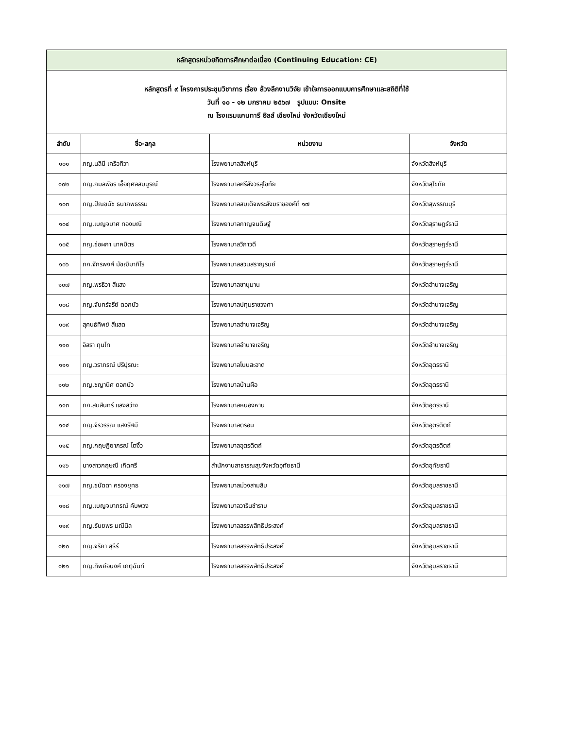| หลักสูตรหน่วยกิตการศึกษาต่อเนื่อง (Continuing Education: CE) | | | |
| หลักสูตรที่ ๙ โครงการประชุมวิชาการ เรื่อง ล้วงลึกงานวิจัย เข้าใจการออกแบบการศึกษาและสถิติที่ใช้ วันที่ ๑๐ - ๑๒ มกราคม ๒๕๖๗ รูปแบบ: Onsite ณ โรงแรมแคนทารี ฮิลส์ เชียงใหม่ จังหวัดเชียงใหม่ | | | |
| ลำดับ | ชื่อ-สกุล | หน่วยงาน | จังหวัด |
| ๑๐๑ | ภญ.นลินี เครือทิวา | โรงพยาบาลสิงห์บุรี | จังหวัดสิงห์บุรี |
| ๑๐๒ | ภญ.กมลพัชร เอื้อกุศลสมบูรณ์ | โรงพยาบาลศรีสังวรสุโขทัย | จังหวัดสุโขทัย |
| ๑๐๓ | ภญ.ปัณชนัช ธนาภพธรรม | โรงพยาบาลสมเด็จพระสังฆราชองค์ที่ ๑๗ | จังหวัดสุพรรณบุรี |
| ๑๐๔ | ภญ.เบญจมาศ ทองมณี | โรงพยาบาลกาญจนดิษฐ์ | จังหวัดสุราษฎร์ธานี |
| ๑๐๕ | ภญ.ช่อผกา นาคมิตร | โรงพยาบาลวิภาวดี | จังหวัดสุราษฎร์ธานี |
| ๑๐๖ | ภก.จักรพงศ์ มัชฌิมาภิโร | โรงพยาบาลสวนสราญรมย์ | จังหวัดสุราษฎร์ธานี |
| ๑๐๗ | ภญ.พรธิวา สีแสง | โรงพยาบาลชานุมาน | จังหวัดอำนาจเจริญ |
| ๑๐๘ | ภญ.จันทร์จรีย์ ดอกบัว | โรงพยาบาลปทุมราชวงศา | จังหวัดอำนาจเจริญ |
| ๑๐๙ | สุคนธ์ทิพย์ สีแสด | โรงพยาบาลอำนาจเจริญ | จังหวัดอำนาจเจริญ |
| ๑๑๐ | อิสรา กุนโท | โรงพยาบาลอำนาจเจริญ | จังหวัดอำนาจเจริญ |
| ๑๑๑ | ภญ.วราภรณ์ ปริปุรณะ | โรงพยาบาลโนนสะอาด | จังหวัดอุดรธานี |
| ๑๑๒ | ภญ.ชญานิศ ดอกบัว | โรงพยาบาลบ้านผือ | จังหวัดอุดรธานี |
| ๑๑๓ | ภก.สมสินทร์ แสงสว่าง | โรงพยาบาลหนองหาน | จังหวัดอุดรธานี |
| ๑๑๔ | ภญ.จิรวรรณ แสงรัศมี | โรงพยาบาลตรอน | จังหวัดอุตรดิตถ์ |
| ๑๑๕ | ภญ.กฤษฎิยาภรณ์ โตงิ้ว | โรงพยาบาลอุตรดิตถ์ | จังหวัดอุตรดิตถ์ |
| ๑๑๖ | นางสาวกฤษณี เกิดศรี | สำนักงานสาธารณสุขจังหวัดอุทัยธานี | จังหวัดอุทัยธานี |
| ๑๑๗ | ภญ.ชนัดดา ครองยุทธ | โรงพยาบาลม่วงสามสิบ | จังหวัดอุบลราชธานี |
| ๑๑๘ | ภญ.เบญจมาภรณ์ คับพวง | โรงพยาบาลวารินชำราบ | จังหวัดอุบลราชธานี |
| ๑๑๙ | ภญ.ธันยพร มณีนิล | โรงพยาบาลสรรพสิทธิประสงค์ | จังหวัดอุบลราชธานี |
| ๑๒๐ | ภญ.จริยา สุธีร์ | โรงพยาบาลสรรพสิทธิประสงค์ | จังหวัดอุบลราชธานี |
| ๑๒๑ | ภญ.ทิพย์อนงค์ เกตุฉันท์ | โรงพยาบาลสรรพสิทธิประสงค์ | จังหวัดอุบลราชธานี |